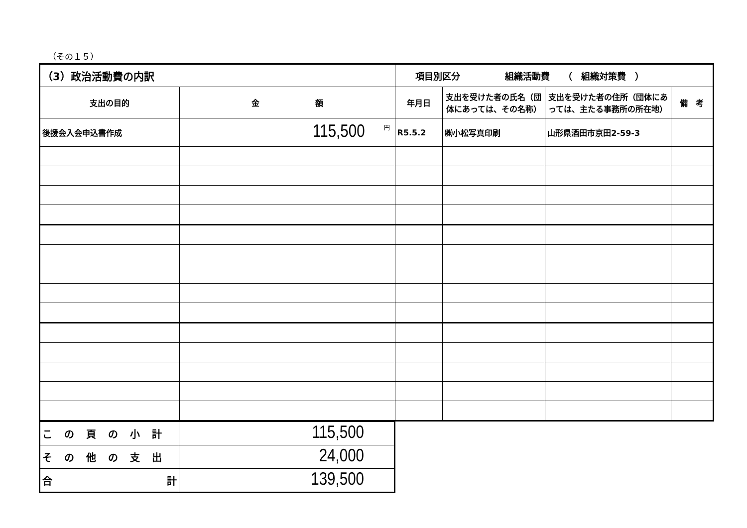（その１５）
| （3）政治活動費の内訳 | | 項目別区分 組織活動費 （ 組織対策費 ） | | | |
| 支出の目的 | 金 額 | 年月日 | 支出を受けた者の氏名（団体にあっては、その名称） | 支出を受けた者の住所（団体にあっては、主たる事務所の所在地） | 備 考 |
| 後援会入会申込書作成 | <sup>円</sup>115,500 | R5.5.2 | ㈱小松写真印刷 | 山形県酒田市京田2-59-3 | |
| この頁の小計 | 115,500 |
| その他の支出 | 24,000 |
| 合 計 | 139,500 |